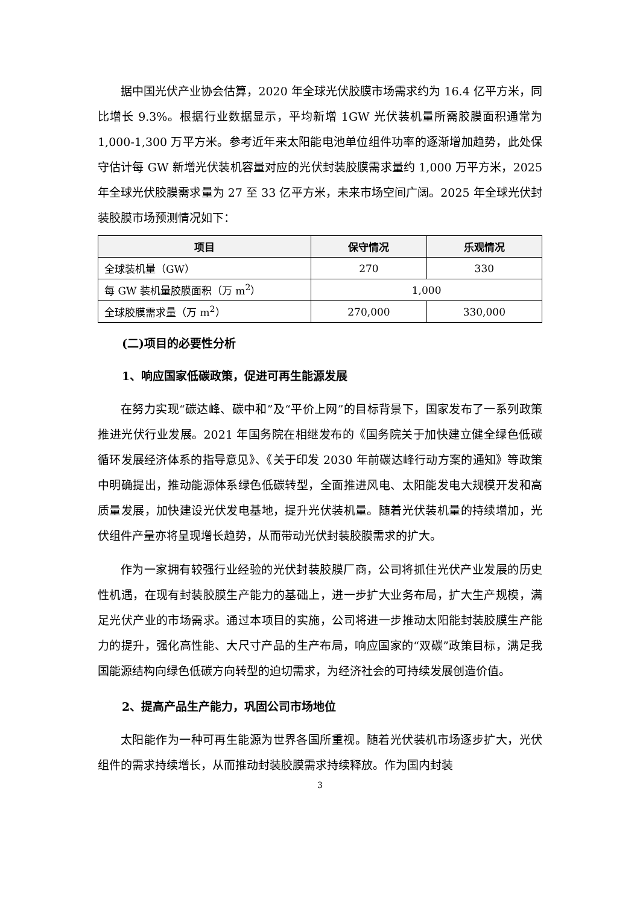据中国光伏产业协会估算，2020 年全球光伏胶膜市场需求约为 16.4 亿平方米，同比增长 9.3%。根据行业数据显示，平均新增 1GW 光伏装机量所需胶膜面积通常为 1,000-1,300 万平方米。参考近年来太阳能电池单位组件功率的逐渐增加趋势，此处保守估计每 GW 新增光伏装机容量对应的光伏封装胶膜需求量约 1,000 万平方米，2025 年全球光伏胶膜需求量为 27 至 33 亿平方米，未来市场空间广阔。2025 年全球光伏封装胶膜市场预测情况如下：
| 项目 | 保守情况 | 乐观情况 |
| --- | --- | --- |
| 全球装机量（GW） | 270 | 330 |
| 每 GW 装机量胶膜面积（万 m<sup>2</sup>） | 1,000 | |
| 全球胶膜需求量（万 m<sup>2</sup>） | 270,000 | 330,000 |
(二)项目的必要性分析
1、响应国家低碳政策，促进可再生能源发展
在努力实现“碳达峰、碳中和”及“平价上网”的目标背景下，国家发布了一系列政策推进光伏行业发展。2021 年国务院在相继发布的《国务院关于加快建立健全绿色低碳循环发展经济体系的指导意见》、《关于印发 2030 年前碳达峰行动方案的通知》等政策中明确提出，推动能源体系绿色低碳转型，全面推进风电、太阳能发电大规模开发和高质量发展，加快建设光伏发电基地，提升光伏装机量。随着光伏装机量的持续增加，光伏组件产量亦将呈现增长趋势，从而带动光伏封装胶膜需求的扩大。
作为一家拥有较强行业经验的光伏封装胶膜厂商，公司将抓住光伏产业发展的历史性机遇，在现有封装胶膜生产能力的基础上，进一步扩大业务布局，扩大生产规模，满足光伏产业的市场需求。通过本项目的实施，公司将进一步推动太阳能封装胶膜生产能力的提升，强化高性能、大尺寸产品的生产布局，响应国家的“双碳”政策目标，满足我国能源结构向绿色低碳方向转型的迫切需求，为经济社会的可持续发展创造价值。
2、提高产品生产能力，巩固公司市场地位
太阳能作为一种可再生能源为世界各国所重视。随着光伏装机市场逐步扩大，光伏组件的需求持续增长，从而推动封装胶膜需求持续释放。作为国内封装
3